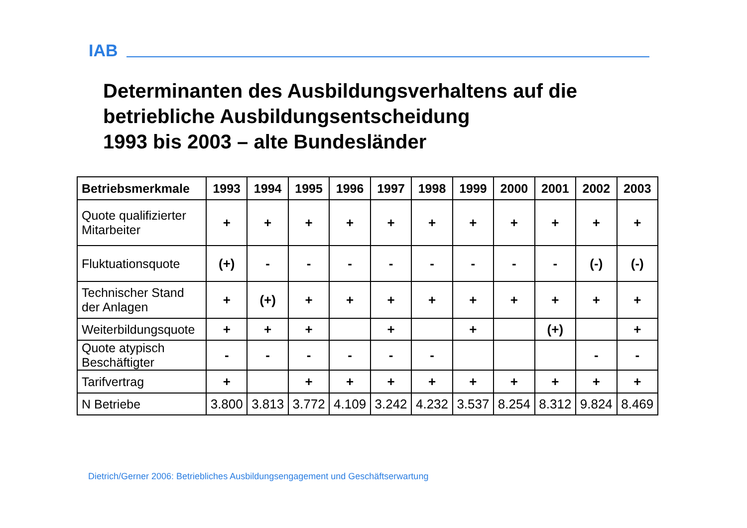IAB
Determinanten des Ausbildungsverhaltens auf die
betriebliche Ausbildungsentscheidung
1993 bis 2003 – alte Bundesländer
| Betriebsmerkmale | 1993 | 1994 | 1995 | 1996 | 1997 | 1998 | 1999 | 2000 | 2001 | 2002 | 2003 |
| --- | --- | --- | --- | --- | --- | --- | --- | --- | --- | --- | --- |
| Quote qualifizierter Mitarbeiter | + | + | + | + | + | + | + | + | + | + | + |
| Fluktuationsquote | (+) | - | - | - | - | - | - | - | - | (-) | (-) |
| Technischer Stand der Anlagen | + | (+) | + | + | + | + | + | + | + | + | + |
| Weiterbildungsquote | + | + | + | | + | | + | | (+) | | + |
| Quote atypisch Beschäftigter | - | - | - | - | - | - | | | | - | - |
| Tarifvertrag | + | | + | + | + | + | + | + | + | + | + |
| N Betriebe | 3.800 | 3.813 | 3.772 | 4.109 | 3.242 | 4.232 | 3.537 | 8.254 | 8.312 | 9.824 | 8.469 |
Dietrich/Gerner 2006: Betriebliches Ausbildungsengagement und Geschäftserwartung